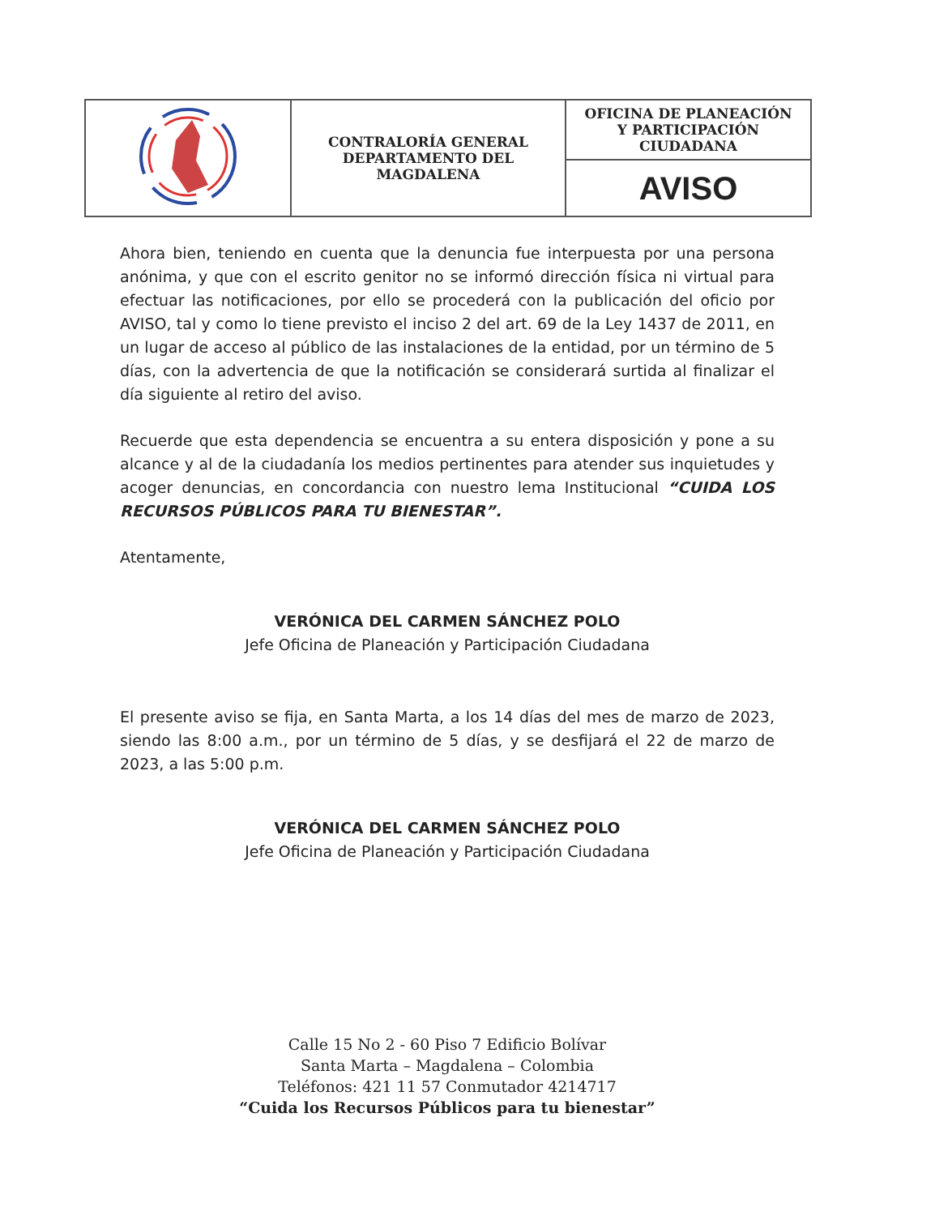| | CONTRALORÍA GENERAL DEPARTAMENTO DEL MAGDALENA | OFICINA DE PLANEACIÓN Y PARTICIPACIÓN CIUDADANA |
| | | AVISO |
Ahora bien, teniendo en cuenta que la denuncia fue interpuesta por una persona anónima, y que con el escrito genitor no se informó dirección física ni virtual para efectuar las notificaciones, por ello se procederá con la publicación del oficio por AVISO, tal y como lo tiene previsto el inciso 2 del art. 69 de la Ley 1437 de 2011, en un lugar de acceso al público de las instalaciones de la entidad, por un término de 5 días, con la advertencia de que la notificación se considerará surtida al finalizar el día siguiente al retiro del aviso.
Recuerde que esta dependencia se encuentra a su entera disposición y pone a su alcance y al de la ciudadanía los medios pertinentes para atender sus inquietudes y acoger denuncias, en concordancia con nuestro lema Institucional “CUIDA LOS RECURSOS PÚBLICOS PARA TU BIENESTAR”.
Atentamente,
VERÓNICA DEL CARMEN SÁNCHEZ POLO
Jefe Oficina de Planeación y Participación Ciudadana
El presente aviso se fija, en Santa Marta, a los 14 días del mes de marzo de 2023, siendo las 8:00 a.m., por un término de 5 días, y se desfijará el 22 de marzo de 2023, a las 5:00 p.m.
VERÓNICA DEL CARMEN SÁNCHEZ POLO
Jefe Oficina de Planeación y Participación Ciudadana
Calle 15 No 2 - 60 Piso 7 Edificio Bolívar
Santa Marta – Magdalena – Colombia
Teléfonos: 421 11 57 Conmutador 4214717
“Cuida los Recursos Públicos para tu bienestar”